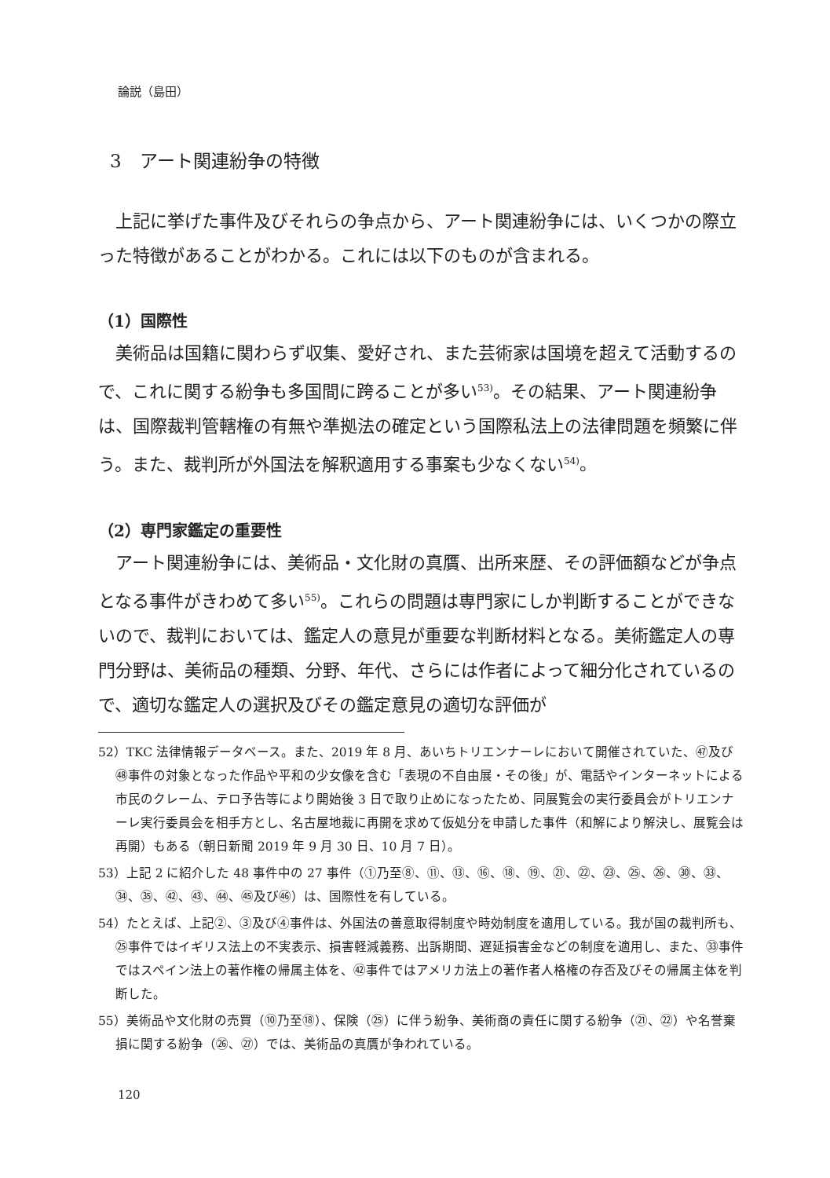論説（島田）
3　アート関連紛争の特徴
上記に挙げた事件及びそれらの争点から、アート関連紛争には、いくつかの際立った特徴があることがわかる。これには以下のものが含まれる。
（1）国際性
美術品は国籍に関わらず収集、愛好され、また芸術家は国境を超えて活動するので、これに関する紛争も多国間に跨ることが多い<sup>53)</sup>。その結果、アート関連紛争は、国際裁判管轄権の有無や準拠法の確定という国際私法上の法律問題を頻繁に伴う。また、裁判所が外国法を解釈適用する事案も少なくない<sup>54)</sup>。
（2）専門家鑑定の重要性
アート関連紛争には、美術品・文化財の真贋、出所来歴、その評価額などが争点となる事件がきわめて多い<sup>55)</sup>。これらの問題は専門家にしか判断することができないので、裁判においては、鑑定人の意見が重要な判断材料となる。美術鑑定人の専門分野は、美術品の種類、分野、年代、さらには作者によって細分化されているので、適切な鑑定人の選択及びその鑑定意見の適切な評価が
52）TKC 法律情報データベース。また、2019 年 8 月、あいちトリエンナーレにおいて開催されていた、㊼及び㊽事件の対象となった作品や平和の少女像を含む「表現の不自由展・その後」が、電話やインターネットによる市民のクレーム、テロ予告等により開始後 3 日で取り止めになったため、同展覧会の実行委員会がトリエンナーレ実行委員会を相手方とし、名古屋地裁に再開を求めて仮処分を申請した事件（和解により解決し、展覧会は再開）もある（朝日新聞 2019 年 9 月 30 日、10 月 7 日）。
53）上記 2 に紹介した 48 事件中の 27 事件（①乃至⑧、⑪、⑬、⑯、⑱、⑲、㉑、㉒、㉓、㉕、㉖、㉚、㉝、㉞、㉟、㊷、㊸、㊹、㊺及び㊻）は、国際性を有している。
54）たとえば、上記②、③及び④事件は、外国法の善意取得制度や時効制度を適用している。我が国の裁判所も、㉕事件ではイギリス法上の不実表示、損害軽減義務、出訴期間、遅延損害金などの制度を適用し、また、㉝事件ではスペイン法上の著作権の帰属主体を、㊷事件ではアメリカ法上の著作者人格権の存否及びその帰属主体を判断した。
55）美術品や文化財の売買（⑩乃至⑱）、保険（㉕）に伴う紛争、美術商の責任に関する紛争（㉑、㉒）や名誉棄損に関する紛争（㉖、㉗）では、美術品の真贋が争われている。
120